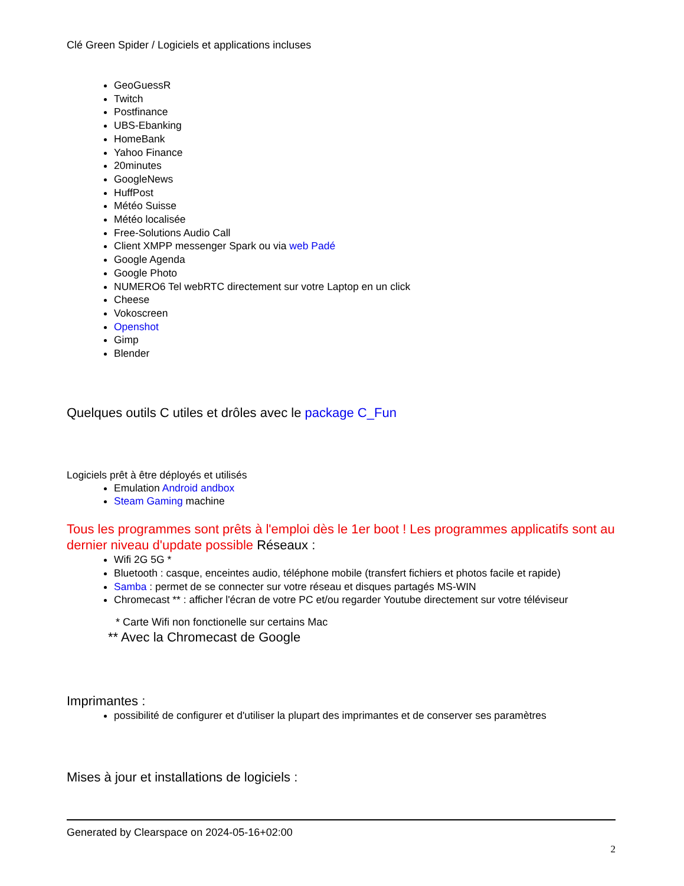Clé Green Spider / Logiciels et applications incluses
GeoGuessR
Twitch
Postfinance
UBS-Ebanking
HomeBank
Yahoo Finance
20minutes
GoogleNews
HuffPost
Météo Suisse
Météo localisée
Free-Solutions Audio Call
Client XMPP messenger Spark ou via web Padé
Google Agenda
Google Photo
NUMERO6 Tel webRTC directement sur votre Laptop en un click
Cheese
Vokoscreen
Openshot
Gimp
Blender
Quelques outils C utiles et drôles avec le package C_Fun
Logiciels prêt à être déployés et utilisés
Emulation Android andbox
Steam Gaming machine
Tous les programmes sont prêts à l'emploi dès le 1er boot ! Les programmes applicatifs sont au dernier niveau d'update possible Réseaux :
Wifi 2G 5G *
Bluetooth : casque, enceintes audio, téléphone mobile (transfert fichiers et photos facile et rapide)
Samba : permet de se connecter sur votre réseau et disques partagés MS-WIN
Chromecast ** : afficher l'écran de votre PC et/ou regarder Youtube directement sur votre téléviseur
* Carte Wifi non fonctionelle sur certains Mac
** Avec la Chromecast de Google
Imprimantes :
possibilité de configurer et d'utiliser la plupart des imprimantes et de conserver ses paramètres
Mises à jour et installations de logiciels :
Generated by Clearspace on 2024-05-16+02:00
2